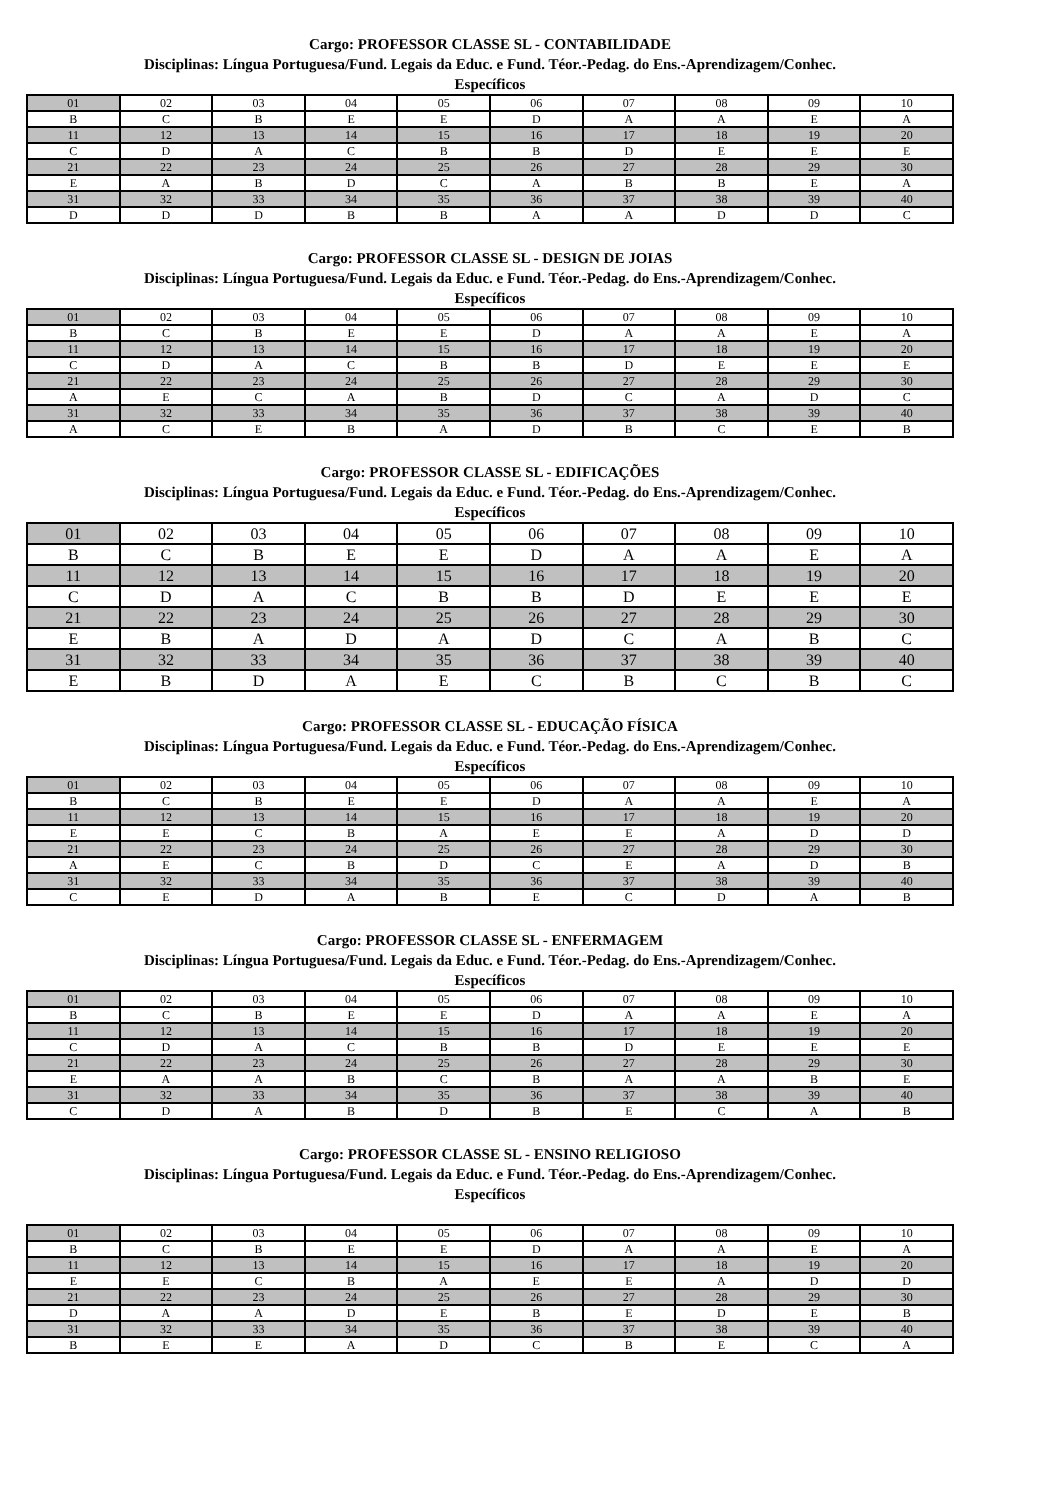Cargo: PROFESSOR CLASSE SL - CONTABILIDADE
Disciplinas: Língua Portuguesa/Fund. Legais da Educ. e Fund. Téor.-Pedag. do Ens.-Aprendizagem/Conhec.
Específicos
| 01 | 02 | 03 | 04 | 05 | 06 | 07 | 08 | 09 | 10 |
| B | C | B | E | E | D | A | A | E | A |
| 11 | 12 | 13 | 14 | 15 | 16 | 17 | 18 | 19 | 20 |
| C | D | A | C | B | B | D | E | E | E |
| 21 | 22 | 23 | 24 | 25 | 26 | 27 | 28 | 29 | 30 |
| E | A | B | D | C | A | B | B | E | A |
| 31 | 32 | 33 | 34 | 35 | 36 | 37 | 38 | 39 | 40 |
| D | D | D | B | B | A | A | D | D | C |
Cargo: PROFESSOR CLASSE SL - DESIGN DE JOIAS
Disciplinas: Língua Portuguesa/Fund. Legais da Educ. e Fund. Téor.-Pedag. do Ens.-Aprendizagem/Conhec.
Específicos
| 01 | 02 | 03 | 04 | 05 | 06 | 07 | 08 | 09 | 10 |
| B | C | B | E | E | D | A | A | E | A |
| 11 | 12 | 13 | 14 | 15 | 16 | 17 | 18 | 19 | 20 |
| C | D | A | C | B | B | D | E | E | E |
| 21 | 22 | 23 | 24 | 25 | 26 | 27 | 28 | 29 | 30 |
| A | E | C | A | B | D | C | A | D | C |
| 31 | 32 | 33 | 34 | 35 | 36 | 37 | 38 | 39 | 40 |
| A | C | E | B | A | D | B | C | E | B |
Cargo: PROFESSOR CLASSE SL - EDIFICAÇÕES
Disciplinas: Língua Portuguesa/Fund. Legais da Educ. e Fund. Téor.-Pedag. do Ens.-Aprendizagem/Conhec.
Específicos
| 01 | 02 | 03 | 04 | 05 | 06 | 07 | 08 | 09 | 10 |
| B | C | B | E | E | D | A | A | E | A |
| 11 | 12 | 13 | 14 | 15 | 16 | 17 | 18 | 19 | 20 |
| C | D | A | C | B | B | D | E | E | E |
| 21 | 22 | 23 | 24 | 25 | 26 | 27 | 28 | 29 | 30 |
| E | B | A | D | A | D | C | A | B | C |
| 31 | 32 | 33 | 34 | 35 | 36 | 37 | 38 | 39 | 40 |
| E | B | D | A | E | C | B | C | B | C |
Cargo: PROFESSOR CLASSE SL - EDUCAÇÃO FÍSICA
Disciplinas: Língua Portuguesa/Fund. Legais da Educ. e Fund. Téor.-Pedag. do Ens.-Aprendizagem/Conhec.
Específicos
| 01 | 02 | 03 | 04 | 05 | 06 | 07 | 08 | 09 | 10 |
| B | C | B | E | E | D | A | A | E | A |
| 11 | 12 | 13 | 14 | 15 | 16 | 17 | 18 | 19 | 20 |
| E | E | C | B | A | E | E | A | D | D |
| 21 | 22 | 23 | 24 | 25 | 26 | 27 | 28 | 29 | 30 |
| A | E | C | B | D | C | E | A | D | B |
| 31 | 32 | 33 | 34 | 35 | 36 | 37 | 38 | 39 | 40 |
| C | E | D | A | B | E | C | D | A | B |
Cargo: PROFESSOR CLASSE SL - ENFERMAGEM
Disciplinas: Língua Portuguesa/Fund. Legais da Educ. e Fund. Téor.-Pedag. do Ens.-Aprendizagem/Conhec.
Específicos
| 01 | 02 | 03 | 04 | 05 | 06 | 07 | 08 | 09 | 10 |
| B | C | B | E | E | D | A | A | E | A |
| 11 | 12 | 13 | 14 | 15 | 16 | 17 | 18 | 19 | 20 |
| C | D | A | C | B | B | D | E | E | E |
| 21 | 22 | 23 | 24 | 25 | 26 | 27 | 28 | 29 | 30 |
| E | A | A | B | C | B | A | A | B | E |
| 31 | 32 | 33 | 34 | 35 | 36 | 37 | 38 | 39 | 40 |
| C | D | A | B | D | B | E | C | A | B |
Cargo: PROFESSOR CLASSE SL - ENSINO RELIGIOSO
Disciplinas: Língua Portuguesa/Fund. Legais da Educ. e Fund. Téor.-Pedag. do Ens.-Aprendizagem/Conhec.
Específicos
| 01 | 02 | 03 | 04 | 05 | 06 | 07 | 08 | 09 | 10 |
| B | C | B | E | E | D | A | A | E | A |
| 11 | 12 | 13 | 14 | 15 | 16 | 17 | 18 | 19 | 20 |
| E | E | C | B | A | E | E | A | D | D |
| 21 | 22 | 23 | 24 | 25 | 26 | 27 | 28 | 29 | 30 |
| D | A | A | D | E | B | E | D | E | B |
| 31 | 32 | 33 | 34 | 35 | 36 | 37 | 38 | 39 | 40 |
| B | E | E | A | D | C | B | E | C | A |